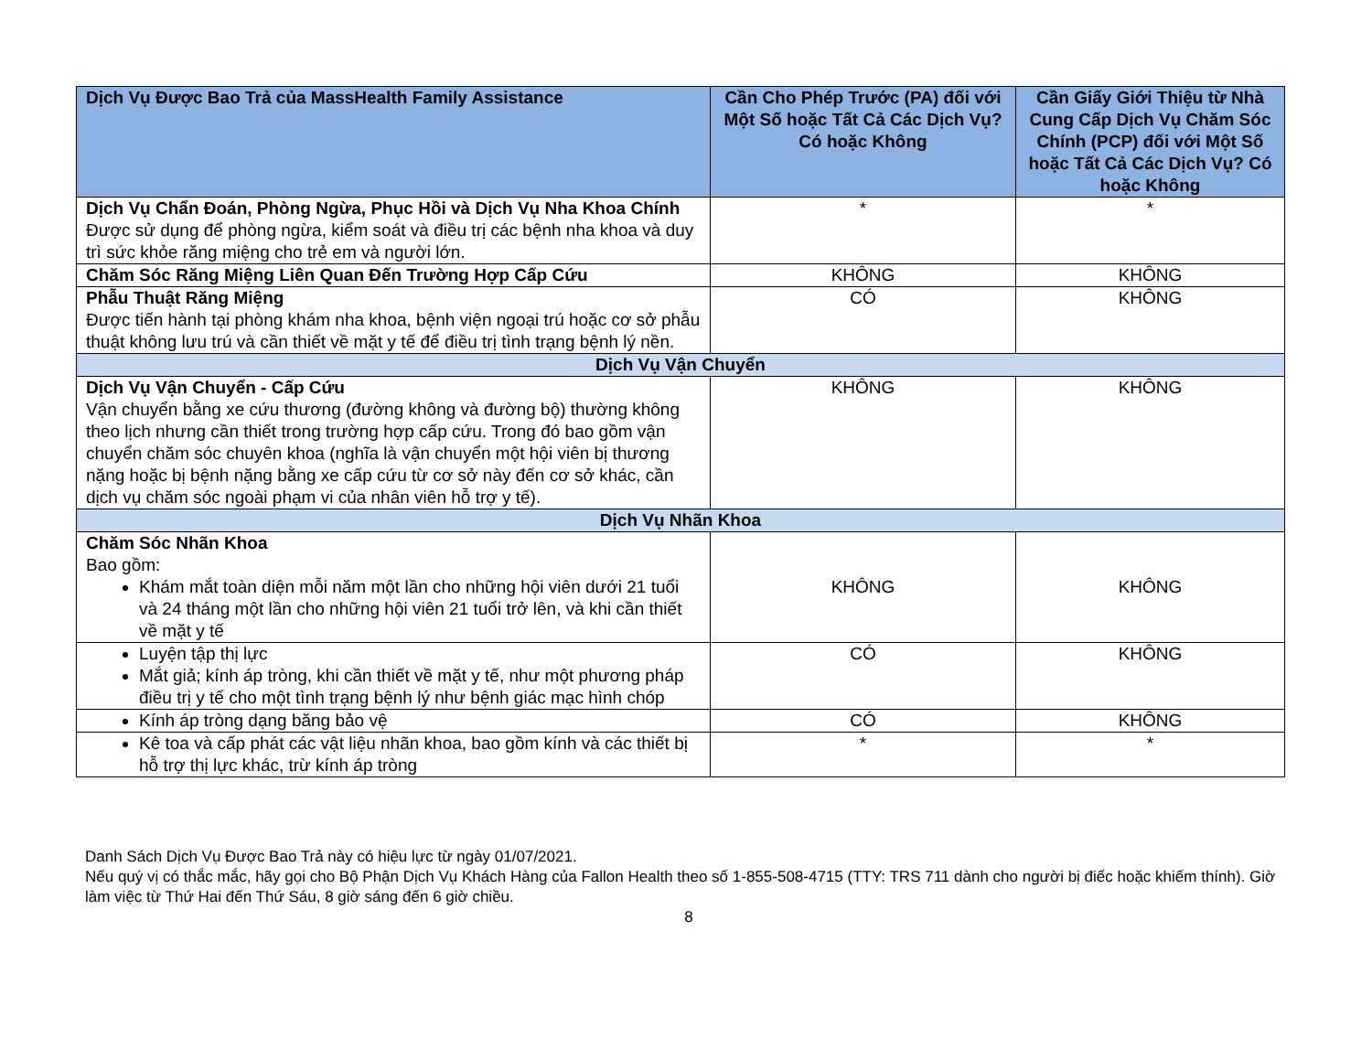| Dịch Vụ Được Bao Trả của MassHealth Family Assistance | Cần Cho Phép Trước (PA) đối với Một Số hoặc Tất Cả Các Dịch Vụ? Có hoặc Không | Cần Giấy Giới Thiệu từ Nhà Cung Cấp Dịch Vụ Chăm Sóc Chính (PCP) đối với Một Số hoặc Tất Cả Các Dịch Vụ? Có hoặc Không |
| --- | --- | --- |
| Dịch Vụ Chẩn Đoán, Phòng Ngừa, Phục Hồi và Dịch Vụ Nha Khoa Chính Được sử dụng để phòng ngừa, kiểm soát và điều trị các bệnh nha khoa và duy trì sức khỏe răng miệng cho trẻ em và người lớn. | * | * |
| Chăm Sóc Răng Miệng Liên Quan Đến Trường Hợp Cấp Cứu | KHÔNG | KHÔNG |
| Phẫu Thuật Răng Miệng Được tiến hành tại phòng khám nha khoa, bệnh viện ngoại trú hoặc cơ sở phẫu thuật không lưu trú và cần thiết về mặt y tế để điều trị tình trạng bệnh lý nền. | CÓ | KHÔNG |
| Dịch Vụ Vận Chuyển | | |
| Dịch Vụ Vận Chuyển - Cấp Cứu Vận chuyển bằng xe cứu thương (đường không và đường bộ) thường không theo lịch nhưng cần thiết trong trường hợp cấp cứu. Trong đó bao gồm vận chuyển chăm sóc chuyên khoa (nghĩa là vận chuyển một hội viên bị thương nặng hoặc bị bệnh nặng bằng xe cấp cứu từ cơ sở này đến cơ sở khác, cần dịch vụ chăm sóc ngoài phạm vi của nhân viên hỗ trợ y tế). | KHÔNG | KHÔNG |
| Dịch Vụ Nhãn Khoa | | |
| Chăm Sóc Nhãn Khoa Bao gồm: Khám mắt toàn diện mỗi năm một lần cho những hội viên dưới 21 tuổi và 24 tháng một lần cho những hội viên 21 tuổi trở lên, và khi cần thiết về mặt y tế | KHÔNG | KHÔNG |
| Luyện tập thị lực Mắt giả; kính áp tròng, khi cần thiết về mặt y tế, như một phương pháp điều trị y tế cho một tình trạng bệnh lý như bệnh giác mạc hình chóp | CÓ | KHÔNG |
| Kính áp tròng dạng băng bảo vệ | CÓ | KHÔNG |
| Kê toa và cấp phát các vật liệu nhãn khoa, bao gồm kính và các thiết bị hỗ trợ thị lực khác, trừ kính áp tròng | * | * |
Danh Sách Dịch Vụ Được Bao Trả này có hiệu lực từ ngày 01/07/2021.
Nếu quý vị có thắc mắc, hãy gọi cho Bộ Phận Dịch Vụ Khách Hàng của Fallon Health theo số 1-855-508-4715 (TTY: TRS 711 dành cho người bị điếc hoặc khiếm thính). Giờ làm việc từ Thứ Hai đến Thứ Sáu, 8 giờ sáng đến 6 giờ chiều.
8